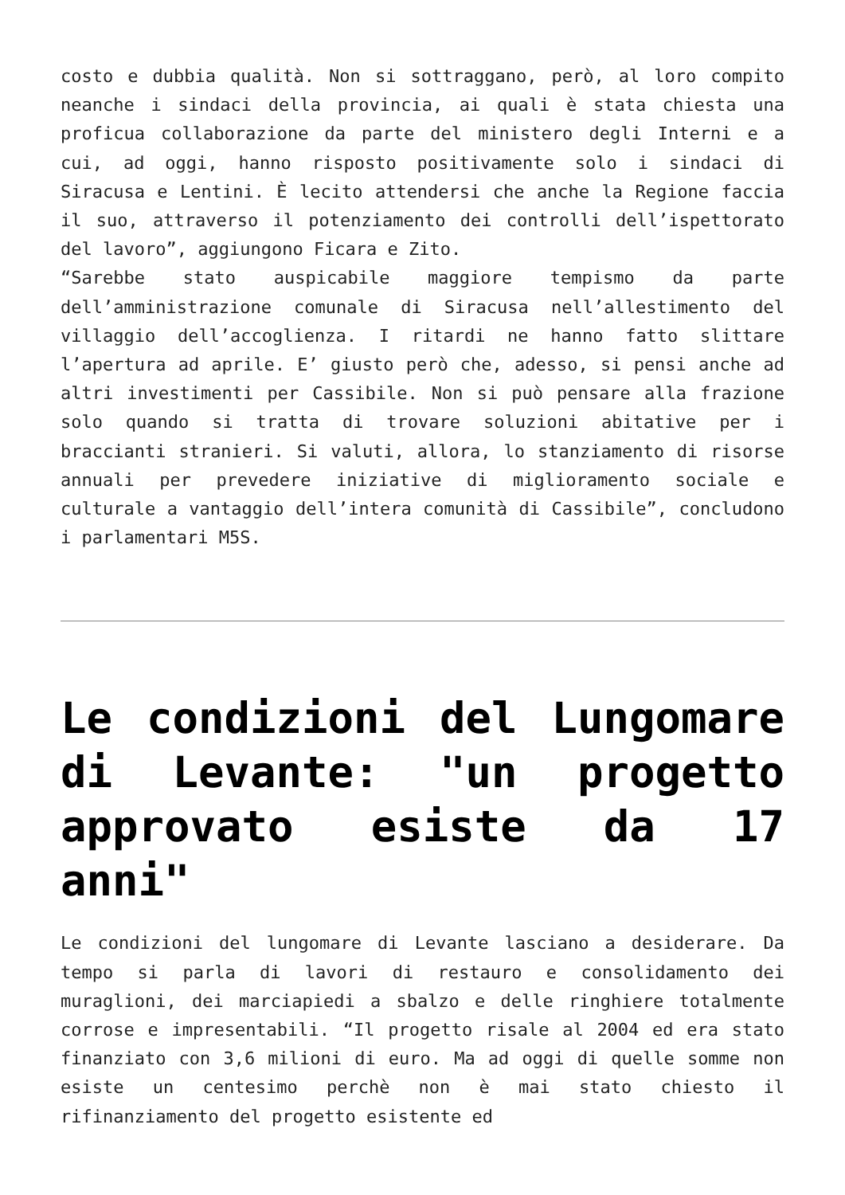costo e dubbia qualità. Non si sottraggano, però, al loro compito neanche i sindaci della provincia, ai quali è stata chiesta una proficua collaborazione da parte del ministero degli Interni e a cui, ad oggi, hanno risposto positivamente solo i sindaci di Siracusa e Lentini. È lecito attendersi che anche la Regione faccia il suo, attraverso il potenziamento dei controlli dell’ispettorato del lavoro”, aggiungono Ficara e Zito.
“Sarebbe stato auspicabile maggiore tempismo da parte dell’amministrazione comunale di Siracusa nell’allestimento del villaggio dell’accoglienza. I ritardi ne hanno fatto slittare l’apertura ad aprile. E’ giusto però che, adesso, si pensi anche ad altri investimenti per Cassibile. Non si può pensare alla frazione solo quando si tratta di trovare soluzioni abitative per i braccianti stranieri. Si valuti, allora, lo stanziamento di risorse annuali per prevedere iniziative di miglioramento sociale e culturale a vantaggio dell’intera comunità di Cassibile”, concludono i parlamentari M5S.
Le condizioni del Lungomare di Levante: "un progetto approvato esiste da 17 anni"
Le condizioni del lungomare di Levante lasciano a desiderare. Da tempo si parla di lavori di restauro e consolidamento dei muraglioni, dei marciapiedi a sbalzo e delle ringhiere totalmente corrose e impresentabili. “Il progetto risale al 2004 ed era stato finanziato con 3,6 milioni di euro. Ma ad oggi di quelle somme non esiste un centesimo perchè non è mai stato chiesto il rifinanziamento del progetto esistente ed